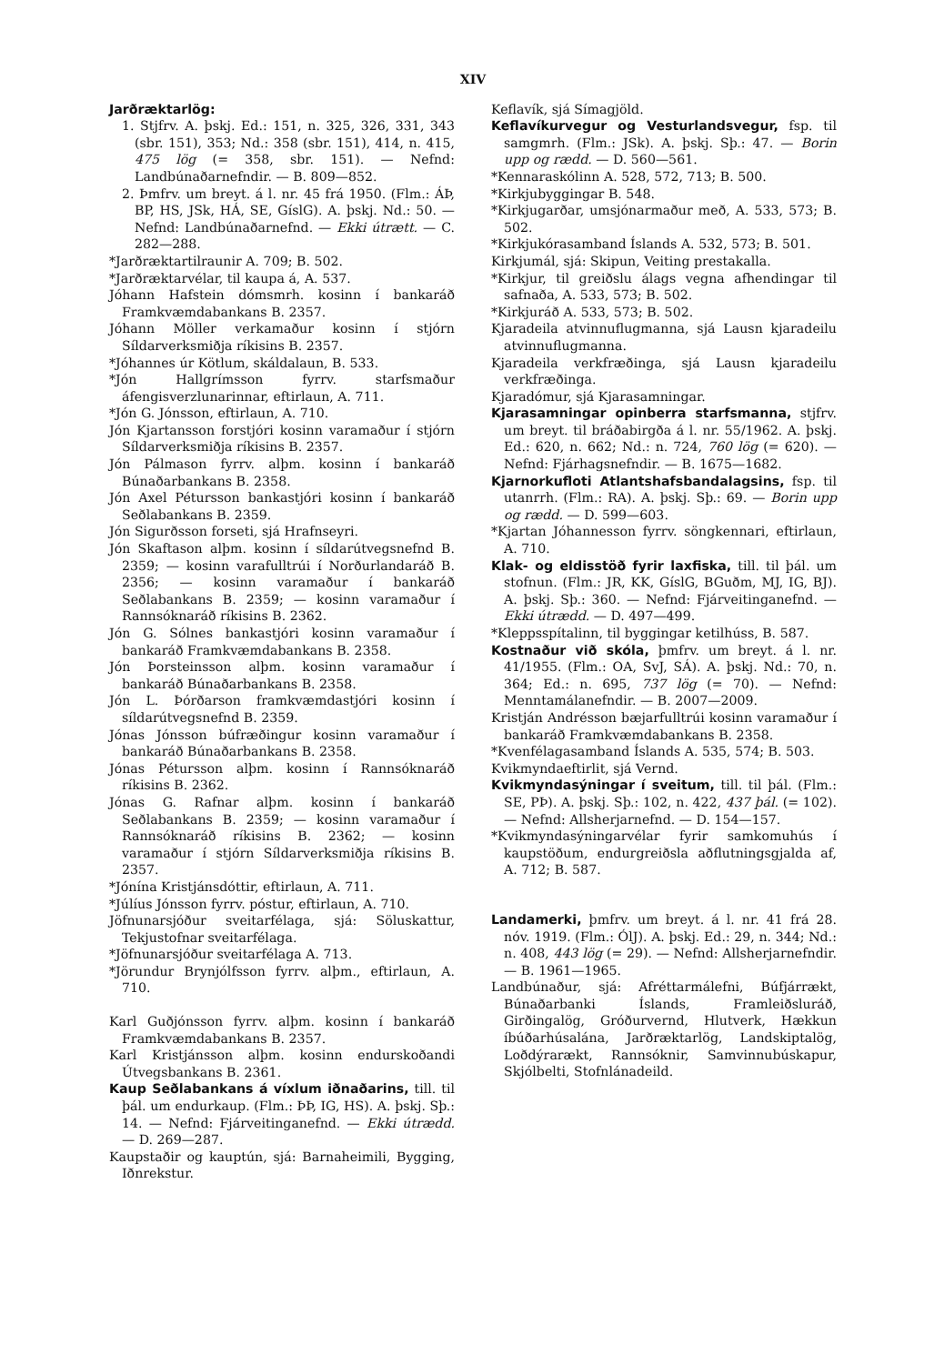XIV
Jarðræktarlög:
1. Stjfrv. A. þskj. Ed.: 151, n. 325, 326, 331, 343 (sbr. 151), 353; Nd.: 358 (sbr. 151), 414, n. 415, 475 lög (= 358, sbr. 151). — Nefnd: Landbúnaðarnefndir. — B. 809—852.
2. Þmfrv. um breyt. á l. nr. 45 frá 1950. (Flm.: ÁÞ, BP, HS, JSk, HÁ, SE, GíslG). A. þskj. Nd.: 50. — Nefnd: Landbúnaðarnefnd. — Ekki útrætt. — C. 282—288.
*Jarðræktartilraunir A. 709; B. 502.
*Jarðræktarvélar, til kaupa á, A. 537.
Jóhann Hafstein dómsmrh. kosinn í bankaráð Framkvæmdabankans B. 2357.
Jóhann Möller verkamaður kosinn í stjórn Síldarverksmiðja ríkisins B. 2357.
*Jóhannes úr Kötlum, skáldalaun, B. 533.
*Jón Hallgrímsson fyrrv. starfsmaður áfengisverzlunarinnar, eftirlaun, A. 711.
*Jón G. Jónsson, eftirlaun, A. 710.
Jón Kjartansson forstjóri kosinn varamaður í stjórn Síldarverksmiðja ríkisins B. 2357.
Jón Pálmason fyrrv. alþm. kosinn í bankaráð Búnaðarbankans B. 2358.
Jón Axel Pétursson bankastjóri kosinn í bankaráð Seðlabankans B. 2359.
Jón Sigurðsson forseti, sjá Hrafnseyri.
Jón Skaftason alþm. kosinn í síldarútvegsnefnd B. 2359; — kosinn varafulltrúi í Norðurlandaráð B. 2356; — kosinn varamaður í bankaráð Seðlabankans B. 2359; — kosinn varamaður í Rannsóknaráð ríkisins B. 2362.
Jón G. Sólnes bankastjóri kosinn varamaður í bankaráð Framkvæmdabankans B. 2358.
Jón Þorsteinsson alþm. kosinn varamaður í bankaráð Búnaðarbankans B. 2358.
Jón L. Þórðarson framkvæmdastjóri kosinn í síldarútvegsnefnd B. 2359.
Jónas Jónsson búfræðingur kosinn varamaður í bankaráð Búnaðarbankans B. 2358.
Jónas Pétursson alþm. kosinn í Rannsóknaráð ríkisins B. 2362.
Jónas G. Rafnar alþm. kosinn í bankaráð Seðlabankans B. 2359; — kosinn varamaður í Rannsóknaráð ríkisins B. 2362; — kosinn varamaður í stjórn Síldarverksmiðja ríkisins B. 2357.
*Jónína Kristjánsdóttir, eftirlaun, A. 711.
*Júlíus Jónsson fyrrv. póstur, eftirlaun, A. 710.
Jöfnunarsjóður sveitarfélaga, sjá: Söluskattur, Tekjustofnar sveitarfélaga.
*Jöfnunarsjóður sveitarfélaga A. 713.
*Jörundur Brynjólfsson fyrrv. alþm., eftirlaun, A. 710.
Karl Guðjónsson fyrrv. alþm. kosinn í bankaráð Framkvæmdabankans B. 2357.
Karl Kristjánsson alþm. kosinn endurskoðandi Útvegsbankans B. 2361.
Kaup Seðlabankans á víxlum iðnaðarins, till. til þál. um endurkaup. (Flm.: ÞÞ, IG, HS). A. þskj. Sþ.: 14. — Nefnd: Fjárveitinganefnd. — Ekki útrædd. — D. 269—287.
Kaupstaðir og kauptún, sjá: Barnaheimili, Bygging, Iðnrekstur.
Keflavík, sjá Símagjöld.
Keflavíkurvegur og Vesturlandsvegur, fsp. til samgmrh. (Flm.: JSk). A. þskj. Sþ.: 47. — Borin upp og rædd. — D. 560—561.
*Kennaraskólinn A. 528, 572, 713; B. 500.
*Kirkjubyggingar B. 548.
*Kirkjugarðar, umsjónarmaður með, A. 533, 573; B. 502.
*Kirkjukórasamband Íslands A. 532, 573; B. 501.
Kirkjumál, sjá: Skipun, Veiting prestakalla.
*Kirkjur, til greiðslu álags vegna afhendingar til safnaða, A. 533, 573; B. 502.
*Kirkjuráð A. 533, 573; B. 502.
Kjaradeila atvinnuflugmanna, sjá Lausn kjaradeilu atvinnuflugmanna.
Kjaradeila verkfræðinga, sjá Lausn kjaradeilu verkfræðinga.
Kjaradómur, sjá Kjarasamningar.
Kjarasamningar opinberra starfsmanna, stjfrv. um breyt. til bráðabirgða á l. nr. 55/1962. A. þskj. Ed.: 620, n. 662; Nd.: n. 724, 760 lög (= 620). — Nefnd: Fjárhagsnefndir. — B. 1675—1682.
Kjarnorkufloti Atlantshafsbandalagsins, fsp. til utanrrh. (Flm.: RA). A. þskj. Sþ.: 69. — Borin upp og rædd. — D. 599—603.
*Kjartan Jóhannesson fyrrv. söngkennari, eftirlaun, A. 710.
Klak- og eldisstöð fyrir laxfiska, till. til þál. um stofnun. (Flm.: JR, KK, GíslG, BGuðm, MJ, IG, BJ). A. þskj. Sþ.: 360. — Nefnd: Fjárveitinganefnd. — Ekki útrædd. — D. 497—499.
*Kleppsspítalinn, til byggingar ketilhúss, B. 587.
Kostnaður við skóla, þmfrv. um breyt. á l. nr. 41/1955. (Flm.: OA, SvJ, SÁ). A. þskj. Nd.: 70, n. 364; Ed.: n. 695, 737 lög (= 70). — Nefnd: Menntamálanefndir. — B. 2007—2009.
Kristján Andrésson bæjarfulltrúi kosinn varamaður í bankaráð Framkvæmdabankans B. 2358.
*Kvenfélagasamband Íslands A. 535, 574; B. 503.
Kvikmyndaeftirlit, sjá Vernd.
Kvikmyndasýningar í sveitum, till. til þál. (Flm.: SE, PÞ). A. þskj. Sþ.: 102, n. 422, 437 þál. (= 102). — Nefnd: Allsherjarnefnd. — D. 154—157.
*Kvikmyndasýningarvélar fyrir samkomuhús í kaupstöðum, endurgreiðsla aðflutningsgjalda af, A. 712; B. 587.
Landamerki, þmfrv. um breyt. á l. nr. 41 frá 28. nóv. 1919. (Flm.: ÓlJ). A. þskj. Ed.: 29, n. 344; Nd.: n. 408, 443 lög (= 29). — Nefnd: Allsherjarnefndir. — B. 1961—1965.
Landbúnaður, sjá: Afréttarmálefni, Búfjárrækt, Búnaðarbanki Íslands, Framleiðsluráð, Girðingalög, Gróðurvernd, Hlutverk, Hækkun íbúðarhúsalána, Jarðræktarlög, Landskiptalög, Loðdýrarækt, Rannsóknir, Samvinnubúskapur, Skjólbelti, Stofnlánadeild.